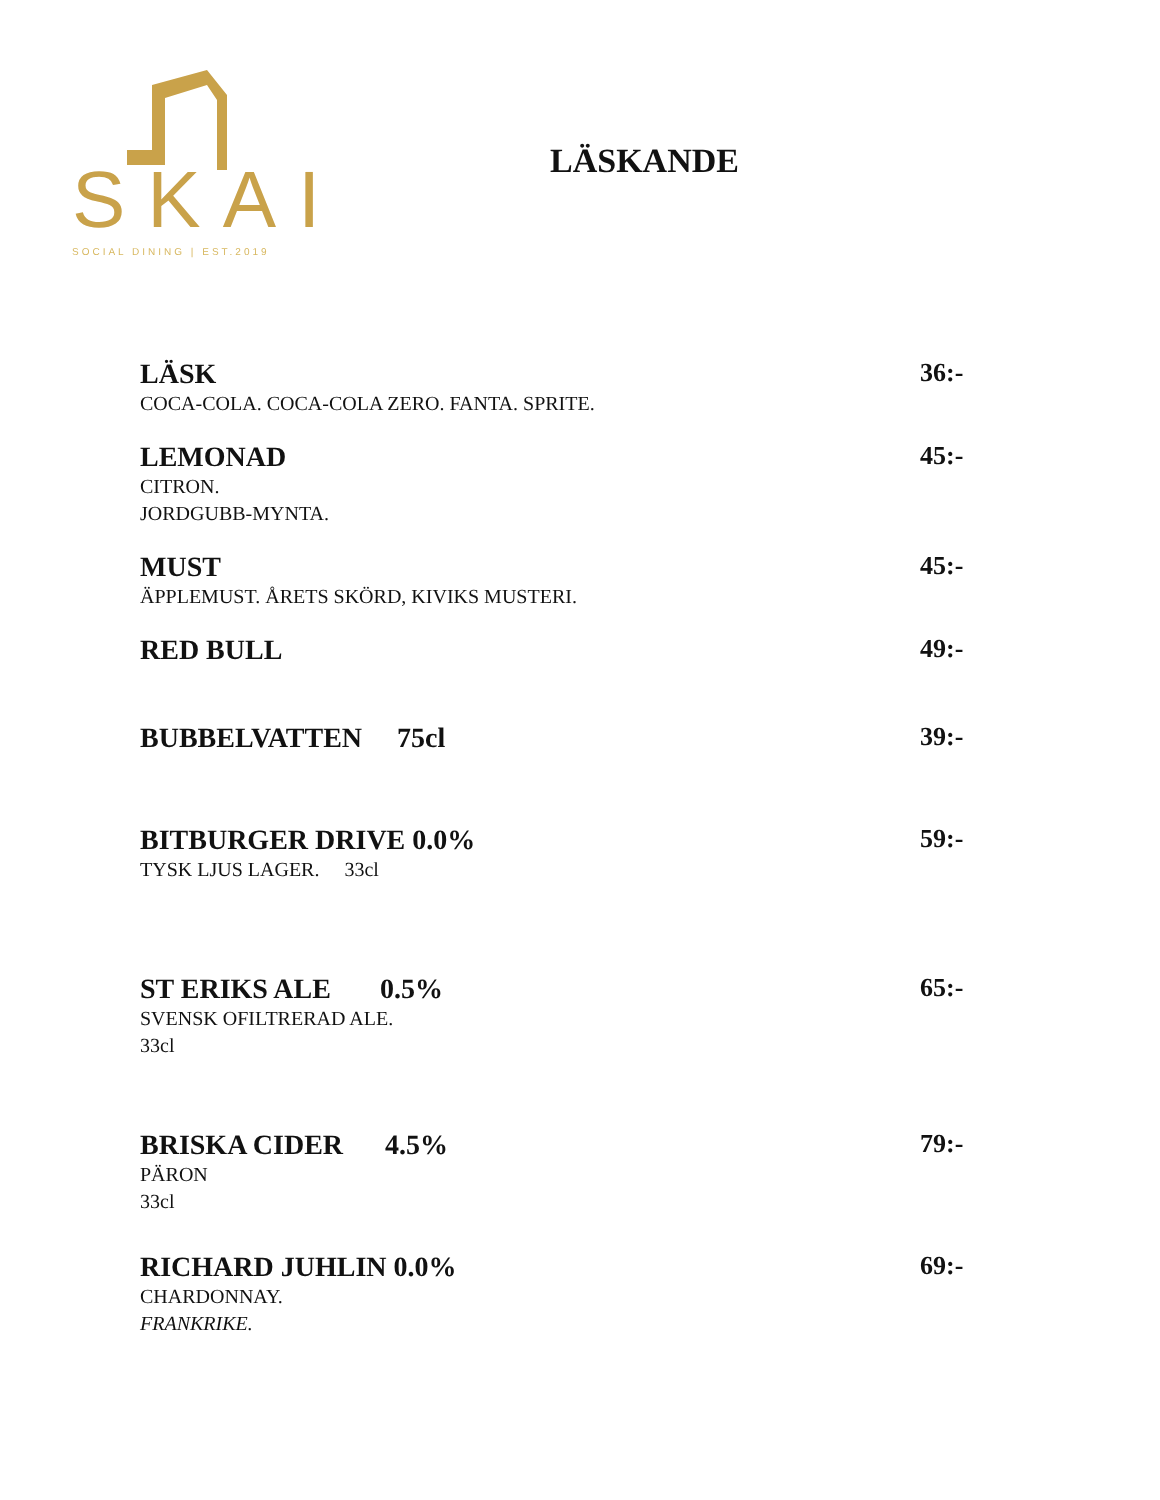SKAI
SOCIAL DINING | EST.2019
LÄSKANDE
LÄSK
COCA-COLA. COCA-COLA ZERO. FANTA. SPRITE.
36:-
LEMONAD
CITRON.
JORDGUBB-MYNTA.
45:-
MUST
ÄPPLEMUST. ÅRETS SKÖRD, KIVIKS MUSTERI.
45:-
RED BULL 49:-
BUBBELVATTEN 75cl 39:-
BITBURGER DRIVE 0.0%
TYSK LJUS LAGER. 33cl
59:-
ST ERIKS ALE 0.5%
SVENSK OFILTRERAD ALE.
33cl
65:-
BRISKA CIDER 4.5%
PÄRON
33cl
79:-
RICHARD JUHLIN 0.0%
CHARDONNAY.
FRANKRIKE.
69:-